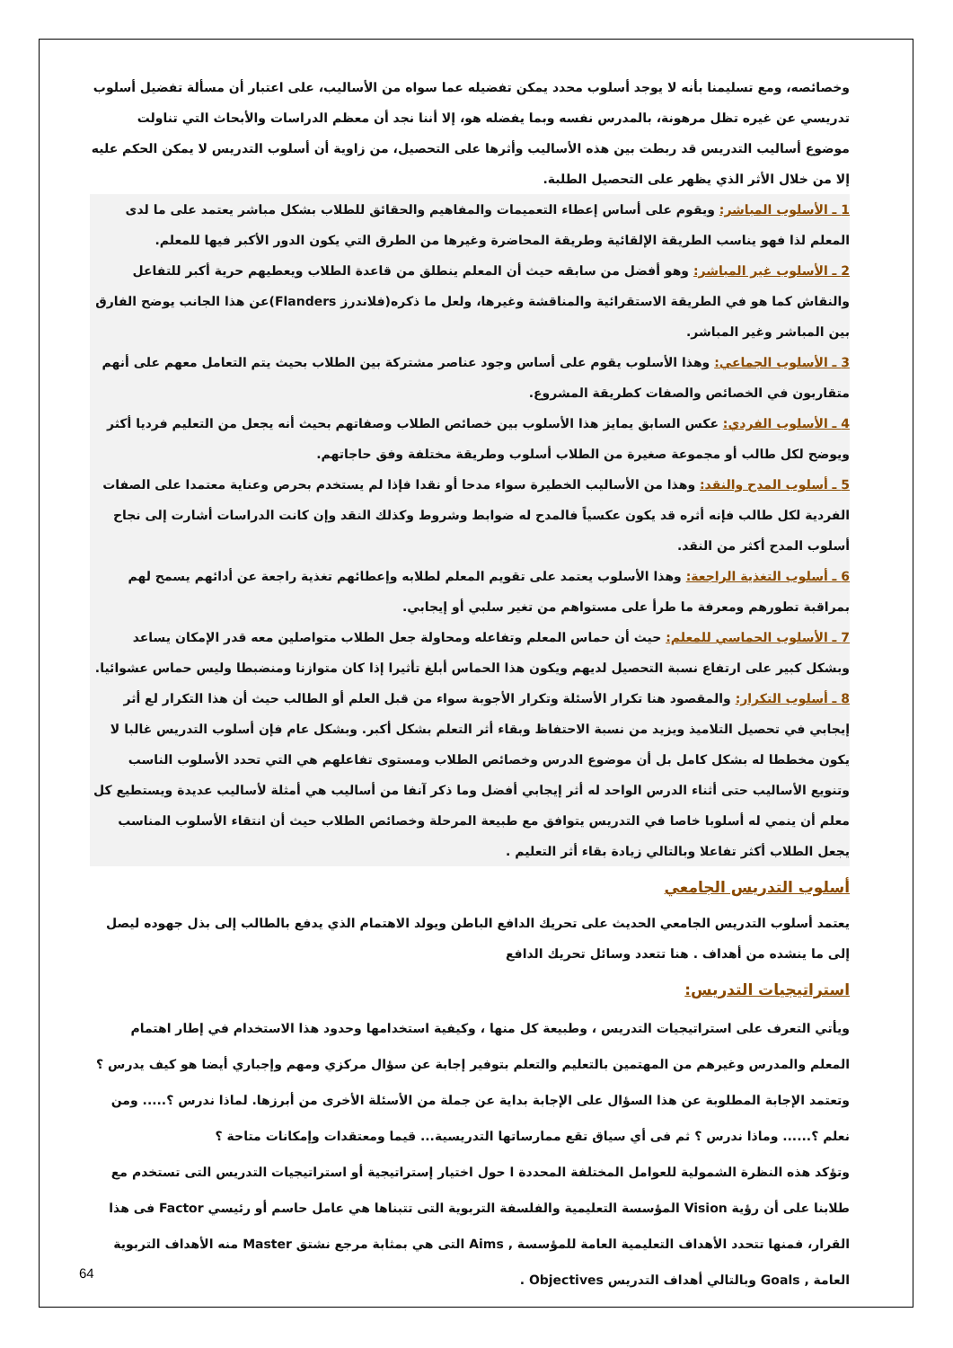وخصائصه، ومع تسليمنا بأنه لا يوجد أسلوب محدد يمكن تفضيله عما سواه من الأساليب، على اعتبار أن مسألة تفضيل أسلوب تدريسي عن غيره تظل مرهونة، بالمدرس نفسه وبما يفضله هو، إلا أننا نجد أن معظم الدراسات والأبحاث التي تناولت موضوع أساليب التدريس قد ربطت بين هذه الأساليب وأثرها على التحصيل، من زاوية أن أسلوب التدريس لا يمكن الحكم عليه إلا من خلال الأثر الذي يظهر على التحصيل الطلبة.
1 ـ الأسلوب المباشر: ويقوم على أساس إعطاء التعميمات والمفاهيم والحقائق للطلاب بشكل مباشر يعتمد على ما لدى المعلم لذا فهو يناسب الطريقة الإلقائية وطريقة المحاضرة وغيرها من الطرق التي يكون الدور الأكبر فيها للمعلم.
2 ـ الأسلوب غير المباشر: وهو أفضل من سابقه حيث أن المعلم ينطلق من قاعدة الطلاب ويعطيهم حرية أكبر للتفاعل والنقاش كما هو في الطريقة الاستقرائية والمناقشة وغيرها، ولعل ما ذكره(فلاندرز Flanders)عن هذا الجانب يوضح الفارق بين المباشر وغير المباشر.
3 ـ الأسلوب الجماعي: وهذا الأسلوب يقوم على أساس وجود عناصر مشتركة بين الطلاب بحيث يتم التعامل معهم على أنهم متقاربون في الخصائص والصفات كطريقة المشروع.
4 ـ الأسلوب الفردي: عكس السابق يمايز هذا الأسلوب بين خصائص الطلاب وصفاتهم بحيث أنه يجعل من التعليم فرديا أكثر ويوضح لكل طالب أو مجموعة صغيرة من الطلاب أسلوب وطريقة مختلفة وفق حاجاتهم.
5 ـ أسلوب المدح والنقد: وهذا من الأساليب الخطيرة سواء مدحا أو نقدا فإذا لم يستخدم بحرص وعناية معتمدا على الصفات الفردية لكل طالب فإنه أثره قد يكون عكسياً فالمدح له ضوابط وشروط وكذلك النقد وإن كانت الدراسات أشارت إلى نجاح أسلوب المدح أكثر من النقد.
6 ـ أسلوب التغذية الراجعة: وهذا الأسلوب يعتمد على تقويم المعلم لطلابه وإعطائهم تغذية راجعة عن أدائهم يسمح لهم بمراقبة تطورهم ومعرفة ما طرأ على مستواهم من تغير سلبي أو إيجابي.
7 ـ الأسلوب الحماسي للمعلم: حيث أن حماس المعلم وتفاعله ومحاولة جعل الطلاب متواصلين معه قدر الإمكان يساعد وبشكل كبير على ارتفاع نسبة التحصيل لديهم ويكون هذا الحماس أبلغ تأثيرا إذا كان متوازنا ومنضبطا وليس حماس عشوائيا.
8 ـ أسلوب التكرار: والمقصود هنا تكرار الأسئلة وتكرار الأجوبة سواء من قبل العلم أو الطالب حيث أن هذا التكرار لع أثر إيجابي في تحصيل التلاميذ ويزيد من نسبة الاحتفاظ وبقاء أثر التعلم بشكل أكبر. وبشكل عام فإن أسلوب التدريس غالبا لا يكون مخططا له بشكل كامل بل أن موضوع الدرس وخصائص الطلاب ومستوى تفاعلهم هي التي تحدد الأسلوب الناسب وتنويع الأساليب حتى أثناء الدرس الواحد له أثر إيجابي أفضل وما ذكر آنفا من أساليب هي أمثلة لأساليب عديدة ويستطيع كل معلم أن ينمي له أسلوبا خاصا في التدريس يتوافق مع طبيعة المرحلة وخصائص الطلاب حيث أن انتقاء الأسلوب المناسب يجعل الطلاب أكثر تفاعلا وبالتالي زيادة بقاء أثر التعليم .
أسلوب التدريس الجامعي
يعتمد أسلوب التدريس الجامعي الحديث على تحريك الدافع الباطن ويولد الاهتمام الذي يدفع بالطالب إلى بذل جهوده ليصل إلى ما ينشده من أهداف . هنا تتعدد وسائل تحريك الدافع
استراتيجيات التدريس:
ويأتي التعرف على استراتيجيات التدريس ، وطبيعة كل منها ، وكيفية استخدامها وحدود هذا الاستخدام في إطار اهتمام المعلم والمدرس وغيرهم من المهتمين بالتعليم والتعلم بتوفير إجابة عن سؤال مركزي ومهم وإجباري أيضا هو كيف يدرس ؟ وتعتمد الإجابة المطلوبة عن هذا السؤال على الإجابة بداية عن جملة من الأسئلة الأخرى من أبرزها. لماذا ندرس ؟..... ومن نعلم ؟...... وماذا ندرس ؟ ثم فى أي سياق تقع ممارساتها التدريسية... قيما ومعتقدات وإمكانات متاحة ؟
وتؤكد هذه النظرة الشمولية للعوامل المختلفة المحددة ا حول اختيار إستراتيجية أو استراتيجيات التدريس التى تستخدم مع طلابنا على أن رؤية Vision المؤسسة التعليمية والفلسفة التربوية التى تتبناها هي عامل حاسم أو رئيسي Factor فى هذا القرار، فمنها تتحدد الأهداف التعليمية العامة للمؤسسة , Aims التى هي بمثابة مرجع نشتق Master منه الأهداف التربوية العامة , Goals وبالتالي أهداف التدريس Objectives .
64